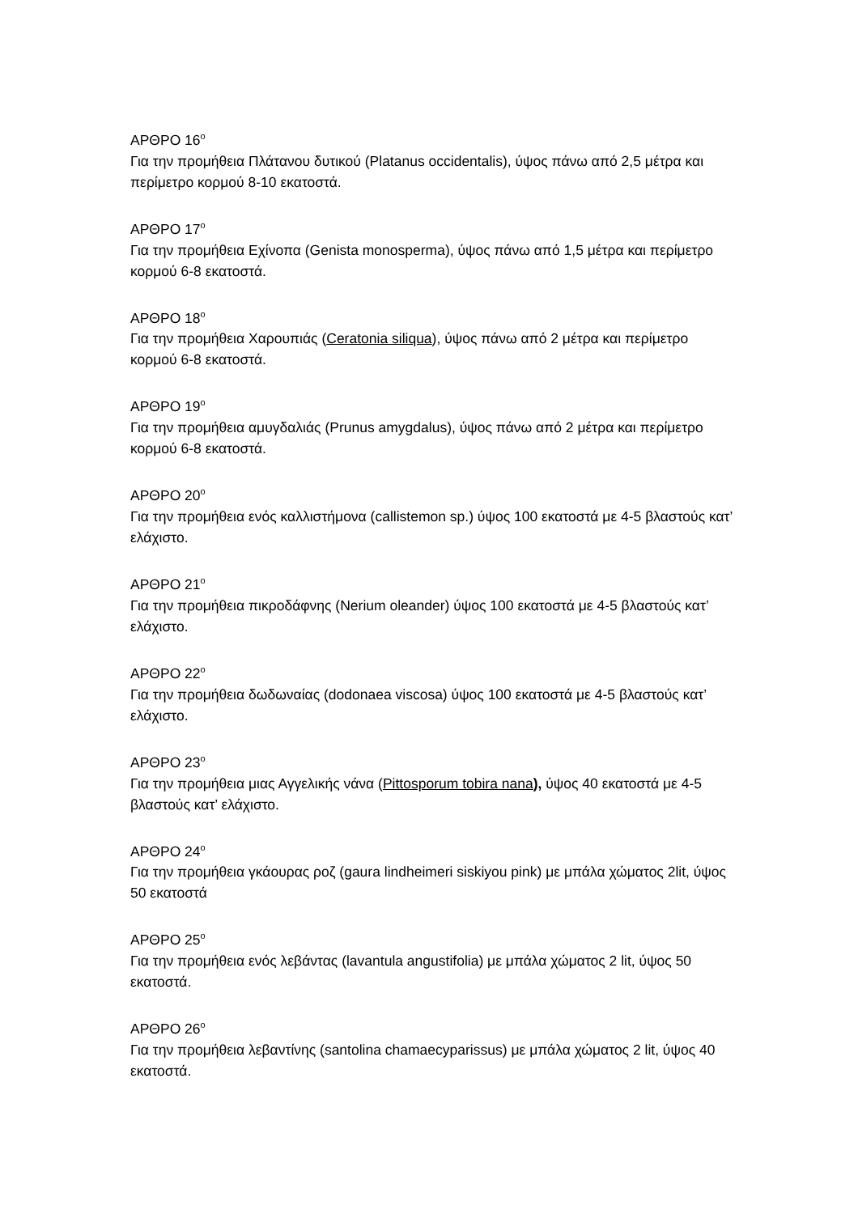ΑΡΘΡΟ 16<sup>ο</sup>
Για την προμήθεια Πλάτανου δυτικού (Platanus occidentalis), ύψος πάνω από 2,5 μέτρα και περίμετρο κορμού 8-10 εκατοστά.
ΑΡΘΡΟ 17<sup>ο</sup>
Για την προμήθεια Εχίνοπα (Genista monosperma), ύψος πάνω από 1,5 μέτρα και περίμετρο κορμού 6-8 εκατοστά.
ΑΡΘΡΟ 18<sup>ο</sup>
Για την προμήθεια Χαρουπιάς (Ceratonia siliqua), ύψος πάνω από 2 μέτρα και περίμετρο κορμού 6-8 εκατοστά.
ΑΡΘΡΟ 19<sup>ο</sup>
Για την προμήθεια αμυγδαλιάς (Prunus amygdalus), ύψος πάνω από 2 μέτρα και περίμετρο κορμού 6-8 εκατοστά.
ΑΡΘΡΟ 20<sup>ο</sup>
Για την προμήθεια ενός καλλιστήμονα (callistemon sp.) ύψος 100 εκατοστά με 4-5 βλαστούς κατ’ ελάχιστο.
ΑΡΘΡΟ 21<sup>ο</sup>
Για την προμήθεια πικροδάφνης (Nerium oleander) ύψος 100 εκατοστά με 4-5 βλαστούς κατ’ ελάχιστο.
ΑΡΘΡΟ 22<sup>ο</sup>
Για την προμήθεια δωδωναίας (dodonaea viscosa) ύψος 100 εκατοστά με 4-5 βλαστούς κατ’ ελάχιστο.
ΑΡΘΡΟ 23<sup>ο</sup>
Για την προμήθεια μιας Αγγελικής νάνα (Pittosporum tobira nana), ύψος 40 εκατοστά με 4-5 βλαστούς κατ’ ελάχιστο.
ΑΡΘΡΟ 24<sup>ο</sup>
Για την προμήθεια γκάουρας ροζ (gaura lindheimeri siskiyou pink) με μπάλα χώματος 2lit, ύψος 50 εκατοστά
ΑΡΘΡΟ 25<sup>ο</sup>
Για την προμήθεια ενός λεβάντας (lavantula angustifolia) με μπάλα χώματος 2 lit, ύψος 50 εκατοστά.
ΑΡΘΡΟ 26<sup>ο</sup>
Για την προμήθεια λεβαντίνης (santolina chamaecyparissus) με μπάλα χώματος 2 lit, ύψος 40 εκατοστά.